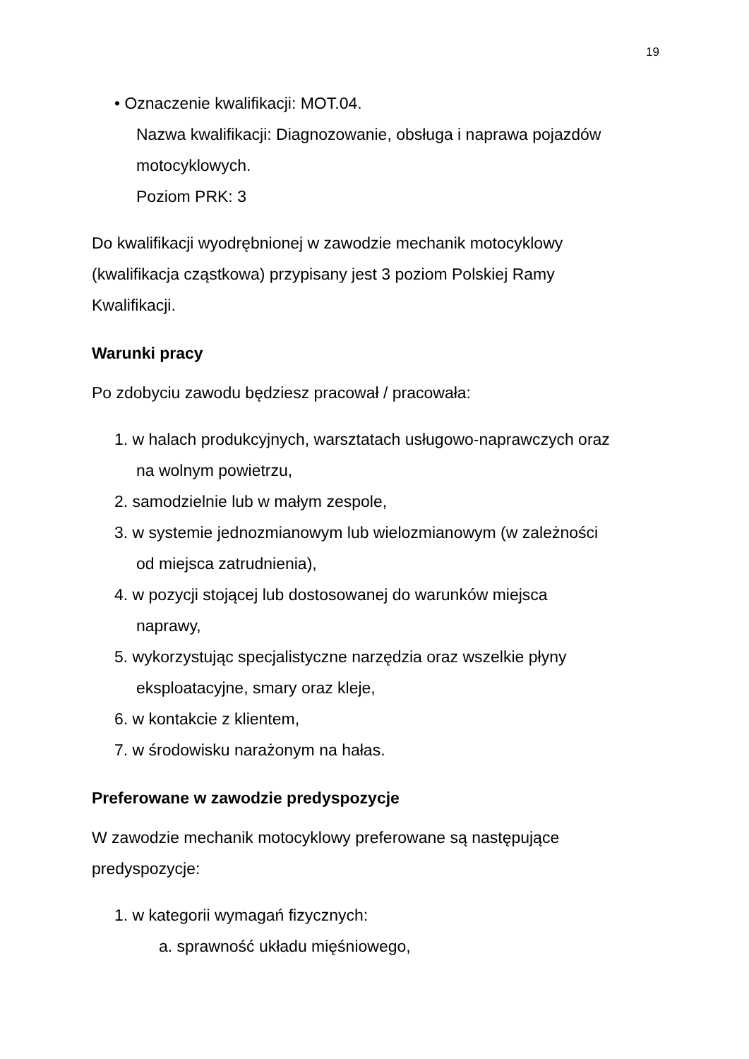19
• Oznaczenie kwalifikacji: MOT.04.
Nazwa kwalifikacji: Diagnozowanie, obsługa i naprawa pojazdów
motocyklowych.
Poziom PRK: 3
Do kwalifikacji wyodrębnionej w zawodzie mechanik motocyklowy
(kwalifikacja cząstkowa) przypisany jest 3 poziom Polskiej Ramy
Kwalifikacji.
Warunki pracy
Po zdobyciu zawodu będziesz pracował / pracowała:
1. w halach produkcyjnych, warsztatach usługowo-naprawczych oraz
na wolnym powietrzu,
2. samodzielnie lub w małym zespole,
3. w systemie jednozmianowym lub wielozmianowym (w zależności
od miejsca zatrudnienia),
4. w pozycji stojącej lub dostosowanej do warunków miejsca
naprawy,
5. wykorzystując specjalistyczne narzędzia oraz wszelkie płyny
eksploatacyjne, smary oraz kleje,
6. w kontakcie z klientem,
7. w środowisku narażonym na hałas.
Preferowane w zawodzie predyspozycje
W zawodzie mechanik motocyklowy preferowane są następujące
predyspozycje:
1. w kategorii wymagań fizycznych:
a. sprawność układu mięśniowego,